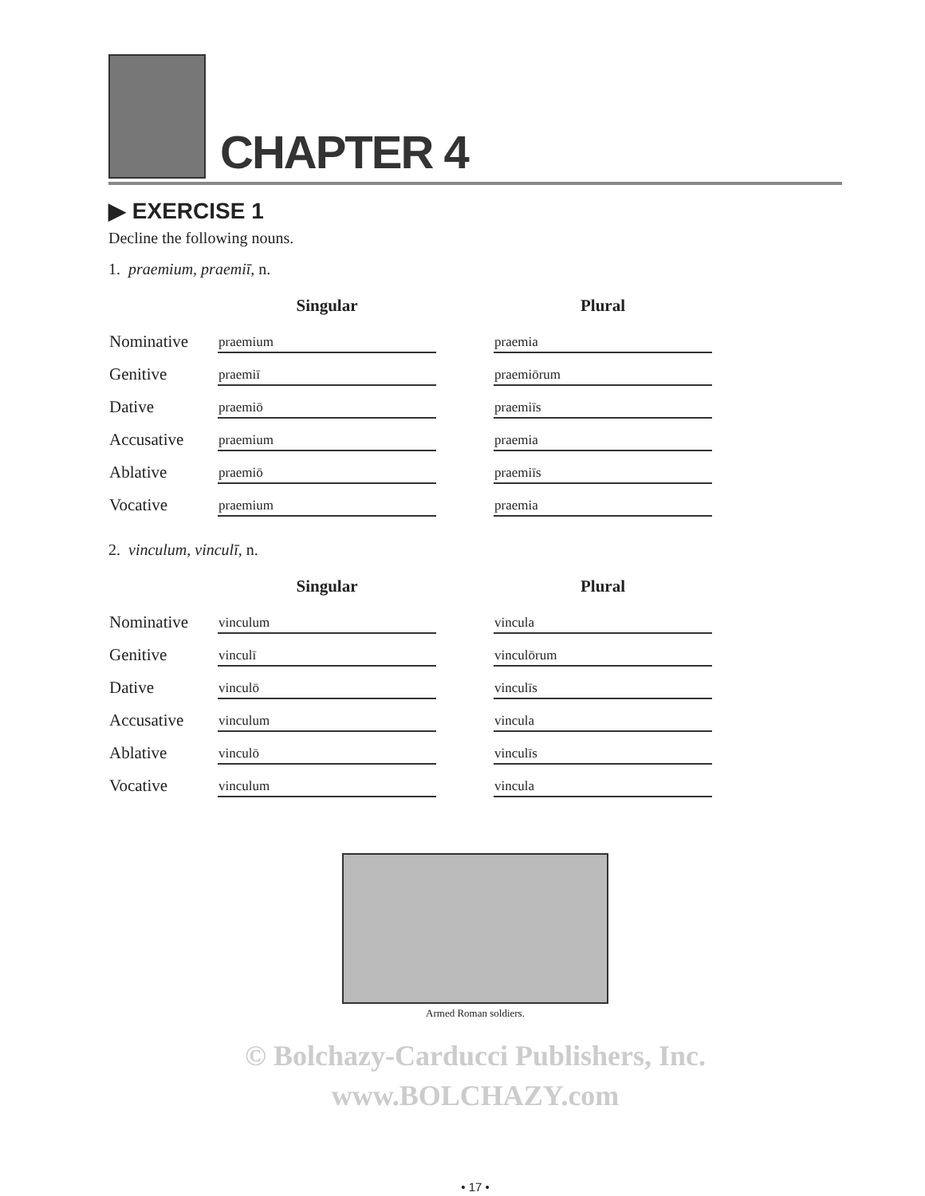CHAPTER 4
▶ EXERCISE 1
Decline the following nouns.
1. praemium, praemiī, n.
| | Singular | | Plural |
| --- | --- | --- | --- |
| Nominative | praemium | | praemia |
| Genitive | praemiī | | praemiōrum |
| Dative | praemiō | | praemiīs |
| Accusative | praemium | | praemia |
| Ablative | praemiō | | praemiīs |
| Vocative | praemium | | praemia |
2. vinculum, vinculī, n.
| | Singular | | Plural |
| --- | --- | --- | --- |
| Nominative | vinculum | | vincula |
| Genitive | vinculī | | vinculōrum |
| Dative | vinculō | | vinculīs |
| Accusative | vinculum | | vincula |
| Ablative | vinculō | | vinculīs |
| Vocative | vinculum | | vincula |
Armed Roman soldiers.
© Bolchazy-Carducci Publishers, Inc.
www.BOLCHAZY.com
• 17 •